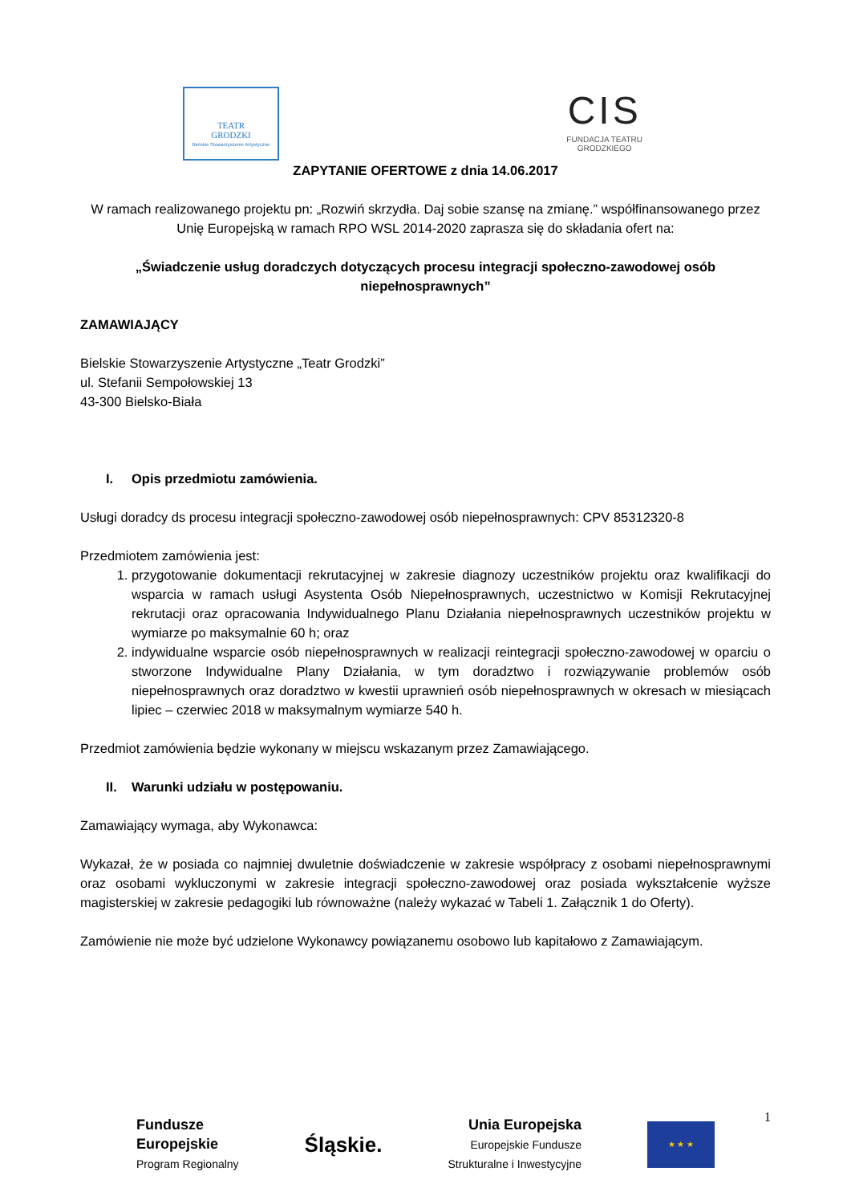TEATR
GRODZKI
Bielskie Stowarzyszenie Artystyczne
CIS
FUNDACJA TEATRU
GRODZKIEGO
ZAPYTANIE OFERTOWE z dnia 14.06.2017
W ramach realizowanego projektu pn: „Rozwiń skrzydła. Daj sobie szansę na zmianę.” współfinansowanego przez Unię Europejską w ramach RPO WSL 2014-2020 zaprasza się do składania ofert na:
„Świadczenie usług doradczych dotyczących procesu integracji społeczno-zawodowej osób niepełnosprawnych”
ZAMAWIAJĄCY
Bielskie Stowarzyszenie Artystyczne „Teatr Grodzki”
ul. Stefanii Sempołowskiej 13
43-300 Bielsko-Biała
I. Opis przedmiotu zamówienia.
Usługi doradcy ds procesu integracji społeczno-zawodowej osób niepełnosprawnych: CPV 85312320-8
Przedmiotem zamówienia jest:
1. przygotowanie dokumentacji rekrutacyjnej w zakresie diagnozy uczestników projektu oraz kwalifikacji do wsparcia w ramach usługi Asystenta Osób Niepełnosprawnych, uczestnictwo w Komisji Rekrutacyjnej rekrutacji oraz opracowania Indywidualnego Planu Działania niepełnosprawnych uczestników projektu w wymiarze po maksymalnie 60 h; oraz
2. indywidualne wsparcie osób niepełnosprawnych w realizacji reintegracji społeczno-zawodowej w oparciu o stworzone Indywidualne Plany Działania, w tym doradztwo i rozwiązywanie problemów osób niepełnosprawnych oraz doradztwo w kwestii uprawnień osób niepełnosprawnych w okresach w miesiącach lipiec – czerwiec 2018 w maksymalnym wymiarze 540 h.
Przedmiot zamówienia będzie wykonany w miejscu wskazanym przez Zamawiającego.
II. Warunki udziału w postępowaniu.
Zamawiający wymaga, aby Wykonawca:
Wykazał, że w posiada co najmniej dwuletnie doświadczenie w zakresie współpracy z osobami niepełnosprawnymi oraz osobami wykluczonymi w zakresie integracji społeczno-zawodowej oraz posiada wykształcenie wyższe magisterskiej w zakresie pedagogiki lub równoważne (należy wykazać w Tabeli 1. Załącznik 1 do Oferty).
Zamówienie nie może być udzielone Wykonawcy powiązanemu osobowo lub kapitałowo z Zamawiającym.
1
Fundusze
Europejskie
Program Regionalny
Śląskie.
Unia Europejska
Europejskie Fundusze
Strukturalne i Inwestycyjne
★ ★ ★